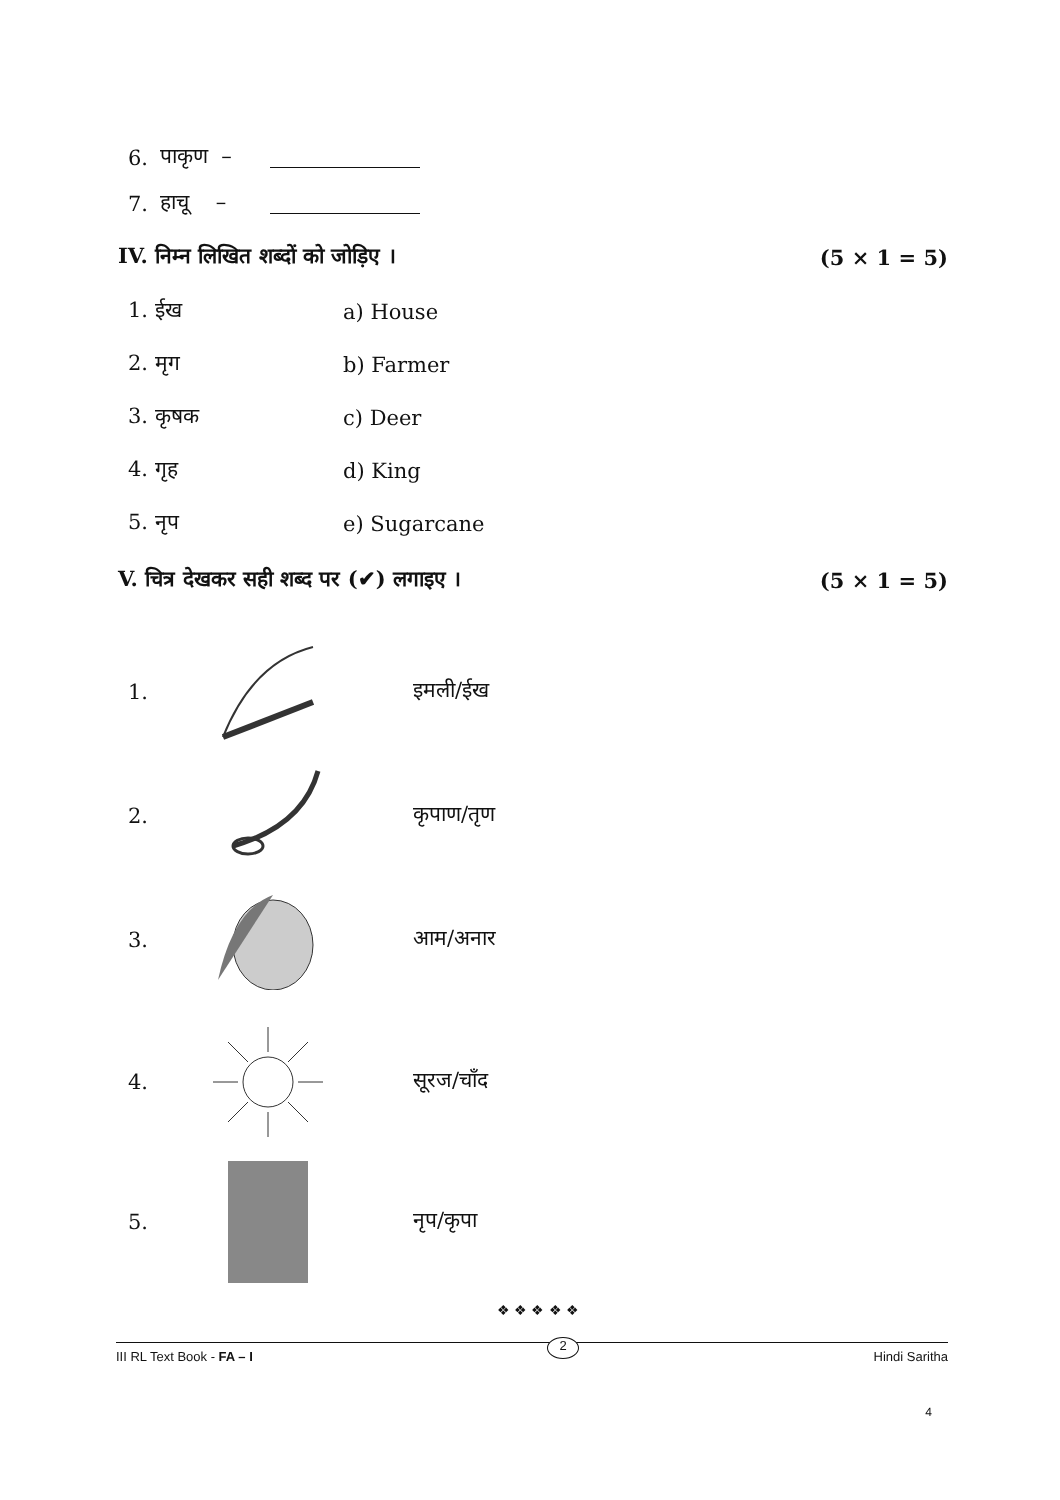6. पाकृण –
7. हाचू –
IV. निम्न लिखित शब्दों को जोड़िए । (5 × 1 = 5)
1. ईख a) House
2. मृग b) Farmer
3. कृषक c) Deer
4. गृह d) King
5. नृप e) Sugarcane
V. चित्र देखकर सही शब्द पर (✔) लगाइए । (5 × 1 = 5)
1. इमली/ईख
2. कृपाण/तृण
3. आम/अनार
4. सूरज/चाँद
5. नृप/कृपा
❖ ❖ ❖ ❖ ❖
III RL Text Book - FA – I 2 Hindi Saritha
4